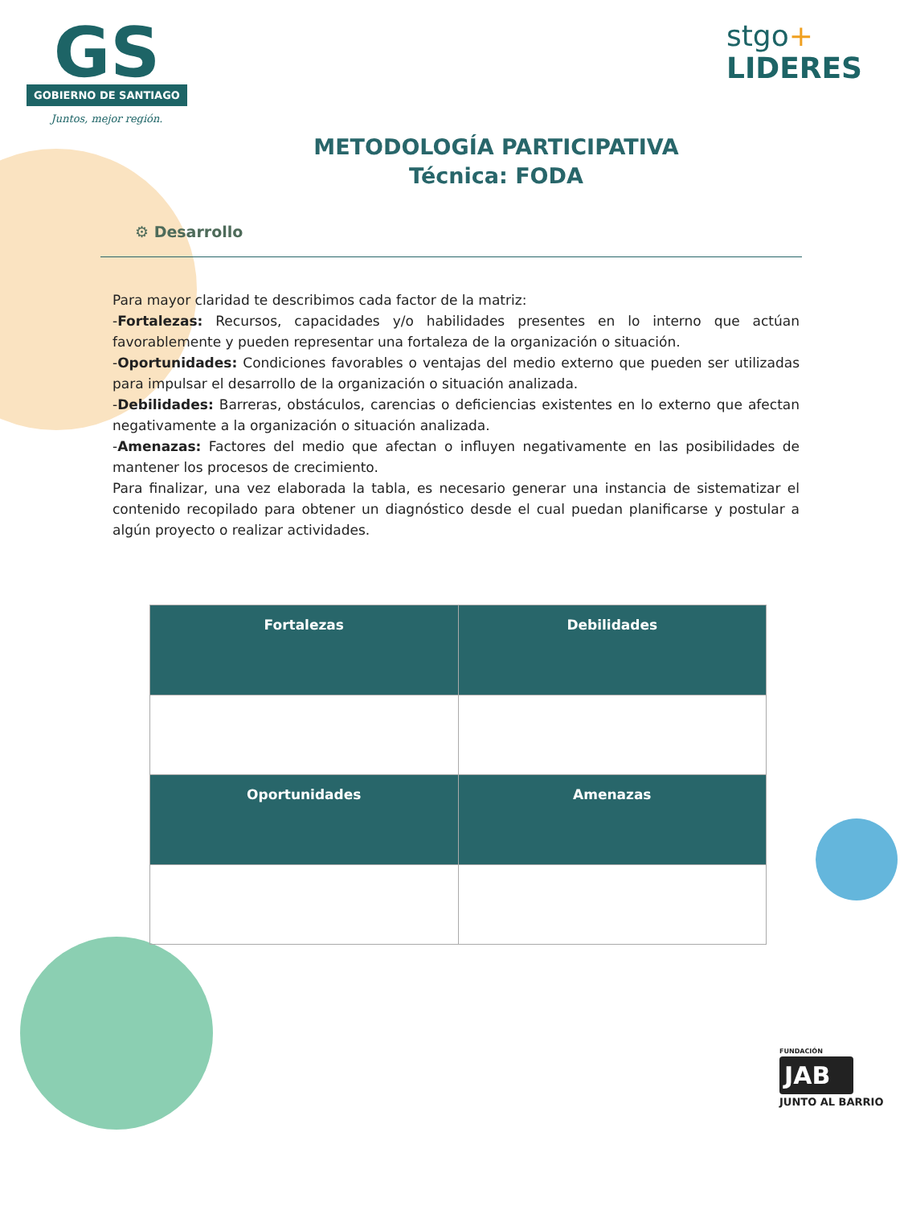GS
GOBIERNO DE SANTIAGO
Juntos, mejor región.
stgo+
LIDERES
METODOLOGÍA PARTICIPATIVA
Técnica: FODA
⚙ Desarrollo
Para mayor claridad te describimos cada factor de la matriz:
-Fortalezas: Recursos, capacidades y/o habilidades presentes en lo interno que actúan favorablemente y pueden representar una fortaleza de la organización o situación.
-Oportunidades: Condiciones favorables o ventajas del medio externo que pueden ser utilizadas para impulsar el desarrollo de la organización o situación analizada.
-Debilidades: Barreras, obstáculos, carencias o deficiencias existentes en lo externo que afectan negativamente a la organización o situación analizada.
-Amenazas: Factores del medio que afectan o influyen negativamente en las posibilidades de mantener los procesos de crecimiento.
Para finalizar, una vez elaborada la tabla, es necesario generar una instancia de sistematizar el contenido recopilado para obtener un diagnóstico desde el cual puedan planificarse y postular a algún proyecto o realizar actividades.
| Fortalezas | Debilidades |
| --- | --- |
| Oportunidades | Amenazas |
FUNDACIÓN
JAB
JUNTO AL BARRIO